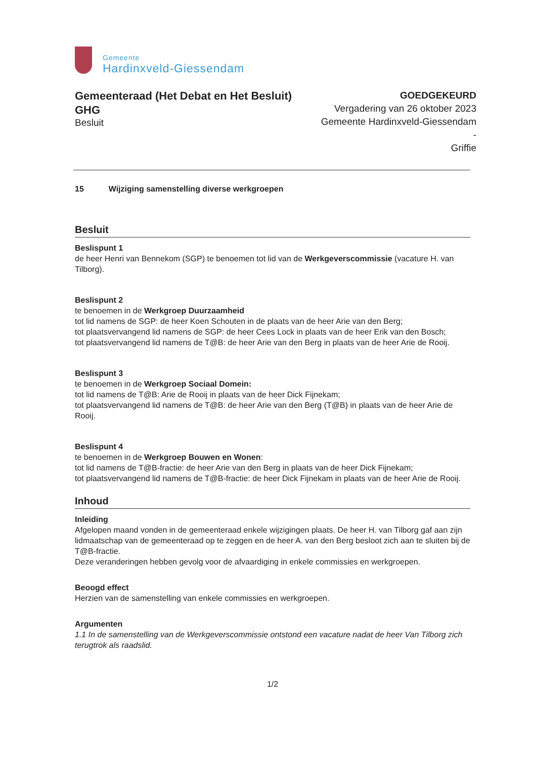Gemeente
Hardinxveld-Giessendam
Gemeenteraad (Het Debat en Het Besluit) GHG
Besluit
GOEDGEKEURD
Vergadering van 26 oktober 2023
Gemeente Hardinxveld-Giessendam -
Griffie
15 Wijziging samenstelling diverse werkgroepen
Besluit
Beslispunt 1
de heer Henri van Bennekom (SGP) te benoemen tot lid van de Werkgeverscommissie (vacature H. van Tilborg).
Beslispunt 2
te benoemen in de Werkgroep Duurzaamheid
tot lid namens de SGP: de heer Koen Schouten in de plaats van de heer Arie van den Berg;
tot plaatsvervangend lid namens de SGP: de heer Cees Lock in plaats van de heer Erik van den Bosch;
tot plaatsvervangend lid namens de T@B: de heer Arie van den Berg in plaats van de heer Arie de Rooij.
Beslispunt 3
te benoemen in de Werkgroep Sociaal Domein:
tot lid namens de T@B: Arie de Rooij in plaats van de heer Dick Fijnekam;
tot plaatsvervangend lid namens de T@B: de heer Arie van den Berg (T@B) in plaats van de heer Arie de Rooij.
Beslispunt 4
te benoemen in de Werkgroep Bouwen en Wonen:
tot lid namens de T@B-fractie: de heer Arie van den Berg in plaats van de heer Dick Fijnekam;
tot plaatsvervangend lid namens de T@B-fractie: de heer Dick Fijnekam in plaats van de heer Arie de Rooij.
Inhoud
Inleiding
Afgelopen maand vonden in de gemeenteraad enkele wijzigingen plaats. De heer H. van Tilborg gaf aan zijn lidmaatschap van de gemeenteraad op te zeggen en de heer A. van den Berg besloot zich aan te sluiten bij de T@B-fractie.
Deze veranderingen hebben gevolg voor de afvaardiging in enkele commissies en werkgroepen.
Beoogd effect
Herzien van de samenstelling van enkele commissies en werkgroepen.
Argumenten
1.1 In de samenstelling van de Werkgeverscommissie ontstond een vacature nadat de heer Van Tilborg zich terugtrok als raadslid.
1/2